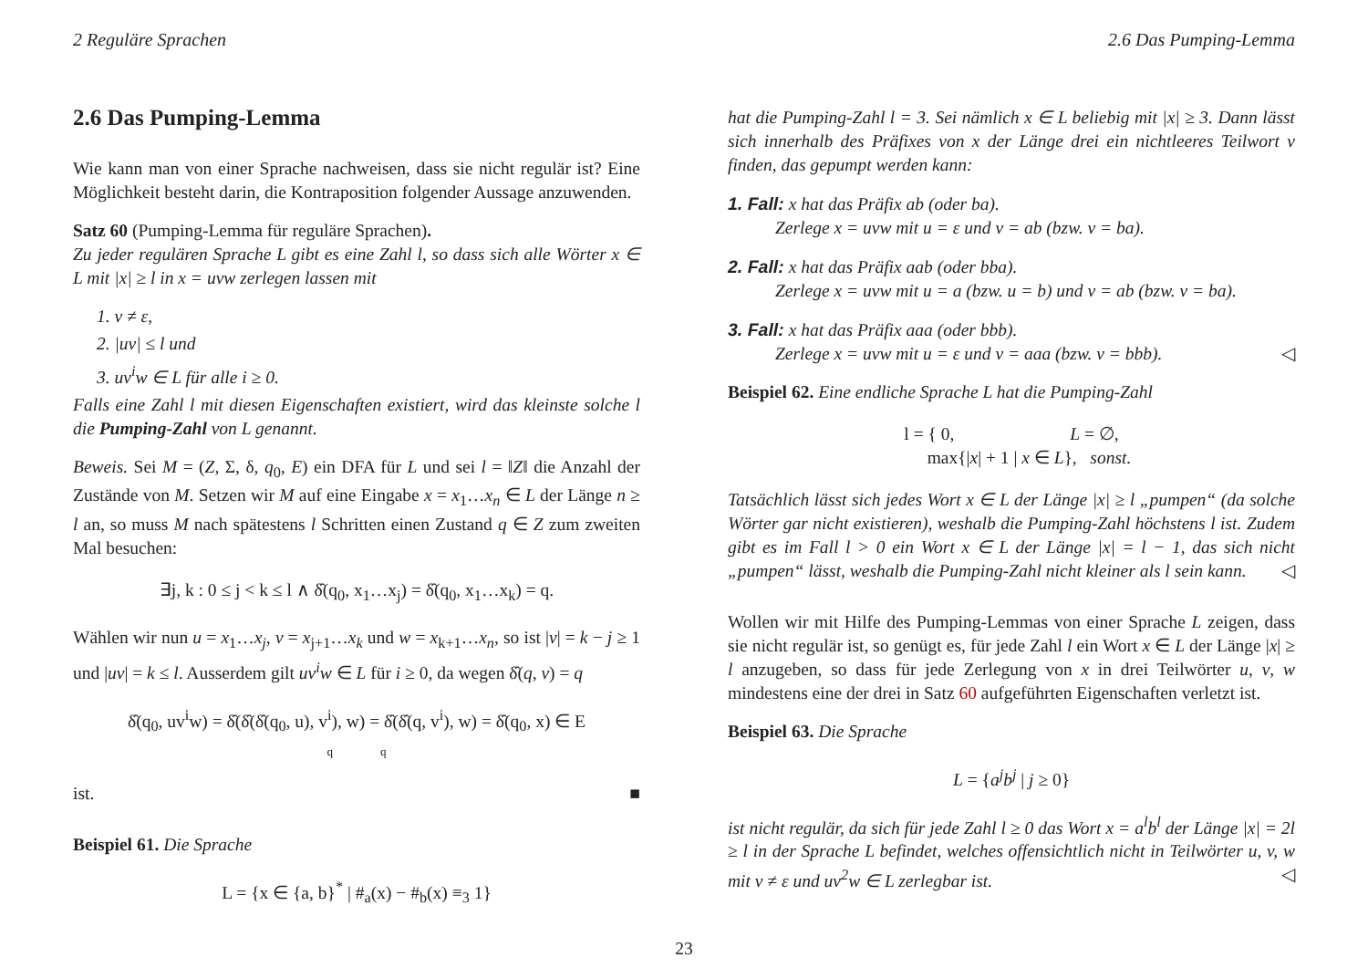2 Reguläre Sprachen 2.6 Das Pumping-Lemma
2.6 Das Pumping-Lemma
Wie kann man von einer Sprache nachweisen, dass sie nicht regulär ist? Eine Möglichkeit besteht darin, die Kontraposition folgender Aussage anzuwenden.
Satz 60 (Pumping-Lemma für reguläre Sprachen).
Zu jeder regulären Sprache L gibt es eine Zahl l, so dass sich alle Wörter x ∈ L mit |x| ≥ l in x = uvw zerlegen lassen mit
1. v ≠ ε,
2. |uv| ≤ l und
3. uv<sup>i</sup>w ∈ L für alle i ≥ 0.
Falls eine Zahl l mit diesen Eigenschaften existiert, wird das kleinste solche l die Pumping-Zahl von L genannt.
Beweis. Sei M = (Z, Σ, δ, q<sub>0</sub>, E) ein DFA für L und sei l = ‖Z‖ die Anzahl der Zustände von M. Setzen wir M auf eine Eingabe x = x<sub>1</sub>…x<sub>n</sub> ∈ L der Länge n ≥ l an, so muss M nach spätestens l Schritten einen Zustand q ∈ Z zum zweiten Mal besuchen:
∃j, k : 0 ≤ j < k ≤ l ∧ δ̂(q<sub>0</sub>, x<sub>1</sub>…x<sub>j</sub>) = δ̂(q<sub>0</sub>, x<sub>1</sub>…x<sub>k</sub>) = q.
Wählen wir nun u = x<sub>1</sub>…x<sub>j</sub>, v = x<sub>j+1</sub>…x<sub>k</sub> und w = x<sub>k+1</sub>…x<sub>n</sub>, so ist |v| = k − j ≥ 1 und |uv| = k ≤ l. Ausserdem gilt uv<sup>i</sup>w ∈ L für i ≥ 0, da wegen δ̂(q, v) = q
δ̂(q<sub>0</sub>, uv<sup>i</sup>w) = δ̂(δ̂(δ̂(q<sub>0</sub>, u), v<sup>i</sup>), w) = δ̂(δ̂(q, v<sup>i</sup>), w) = δ̂(q<sub>0</sub>, x) ∈ E
q q
ist. ■
Beispiel 61. Die Sprache
L = {x ∈ {a, b}<sup>*</sup> | #<sub>a</sub>(x) − #<sub>b</sub>(x) ≡<sub>3</sub> 1}
hat die Pumping-Zahl l = 3. Sei nämlich x ∈ L beliebig mit |x| ≥ 3. Dann lässt sich innerhalb des Präfixes von x der Länge drei ein nichtleeres Teilwort v finden, das gepumpt werden kann:
1. Fall: x hat das Präfix ab (oder ba).
Zerlege x = uvw mit u = ε und v = ab (bzw. v = ba).
2. Fall: x hat das Präfix aab (oder bba).
Zerlege x = uvw mit u = a (bzw. u = b) und v = ab (bzw. v = ba).
3. Fall: x hat das Präfix aaa (oder bbb).
Zerlege x = uvw mit u = ε und v = aaa (bzw. v = bbb). ◁
Beispiel 62. Eine endliche Sprache L hat die Pumping-Zahl
l = { 0, L = ∅,
max{|x| + 1 | x ∈ L}, sonst.
Tatsächlich lässt sich jedes Wort x ∈ L der Länge |x| ≥ l „pumpen“ (da solche Wörter gar nicht existieren), weshalb die Pumping-Zahl höchstens l ist. Zudem gibt es im Fall l > 0 ein Wort x ∈ L der Länge |x| = l − 1, das sich nicht „pumpen“ lässt, weshalb die Pumping-Zahl nicht kleiner als l sein kann. ◁
Wollen wir mit Hilfe des Pumping-Lemmas von einer Sprache L zeigen, dass sie nicht regulär ist, so genügt es, für jede Zahl l ein Wort x ∈ L der Länge |x| ≥ l anzugeben, so dass für jede Zerlegung von x in drei Teilwörter u, v, w mindestens eine der drei in Satz 60 aufgeführten Eigenschaften verletzt ist.
Beispiel 63. Die Sprache
L = {a<sup>j</sup>b<sup>j</sup> | j ≥ 0}
ist nicht regulär, da sich für jede Zahl l ≥ 0 das Wort x = a<sup>l</sup>b<sup>l</sup> der Länge |x| = 2l ≥ l in der Sprache L befindet, welches offensichtlich nicht in Teilwörter u, v, w mit v ≠ ε und uv<sup>2</sup>w ∈ L zerlegbar ist. ◁
23